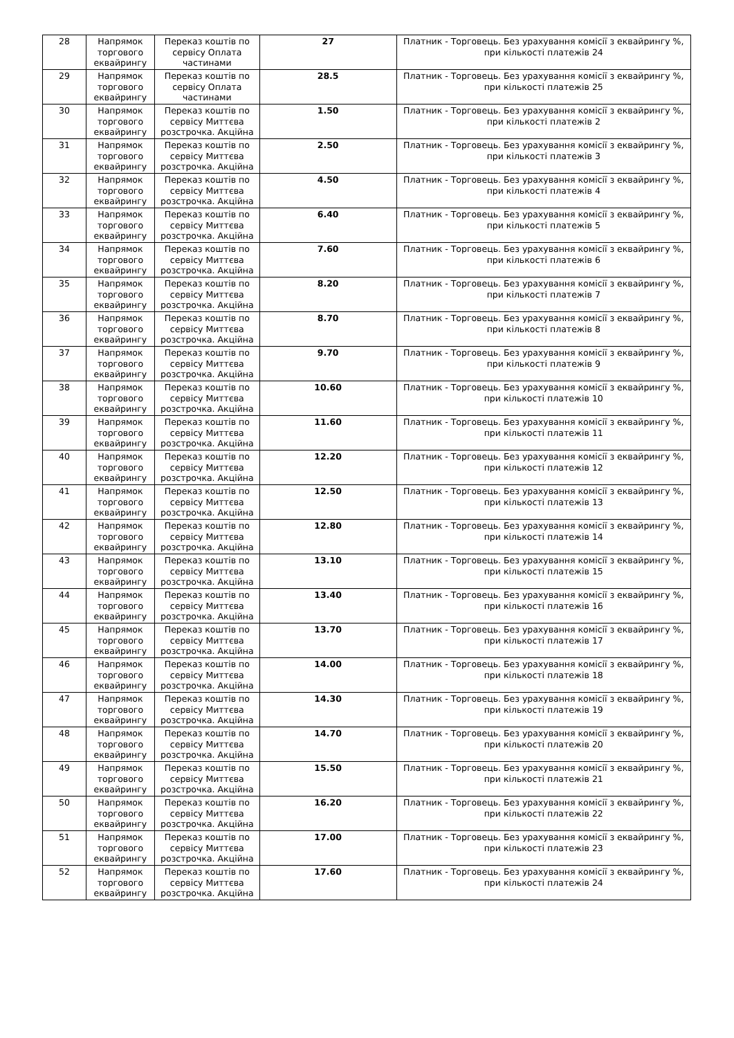| 28 | Напрямок торгового еквайрингу | Переказ коштів по сервісу Оплата частинами | 27 | Платник - Торговець. Без урахування комісії з еквайрингу %, при кількості платежів 24 |
| 29 | Напрямок торгового еквайрингу | Переказ коштів по сервісу Оплата частинами | 28.5 | Платник - Торговець. Без урахування комісії з еквайрингу %, при кількості платежів 25 |
| 30 | Напрямок торгового еквайрингу | Переказ коштів по сервісу Миттєва розстрочка. Акційна | 1.50 | Платник - Торговець. Без урахування комісії з еквайрингу %, при кількості платежів 2 |
| 31 | Напрямок торгового еквайрингу | Переказ коштів по сервісу Миттєва розстрочка. Акційна | 2.50 | Платник - Торговець. Без урахування комісії з еквайрингу %, при кількості платежів 3 |
| 32 | Напрямок торгового еквайрингу | Переказ коштів по сервісу Миттєва розстрочка. Акційна | 4.50 | Платник - Торговець. Без урахування комісії з еквайрингу %, при кількості платежів 4 |
| 33 | Напрямок торгового еквайрингу | Переказ коштів по сервісу Миттєва розстрочка. Акційна | 6.40 | Платник - Торговець. Без урахування комісії з еквайрингу %, при кількості платежів 5 |
| 34 | Напрямок торгового еквайрингу | Переказ коштів по сервісу Миттєва розстрочка. Акційна | 7.60 | Платник - Торговець. Без урахування комісії з еквайрингу %, при кількості платежів 6 |
| 35 | Напрямок торгового еквайрингу | Переказ коштів по сервісу Миттєва розстрочка. Акційна | 8.20 | Платник - Торговець. Без урахування комісії з еквайрингу %, при кількості платежів 7 |
| 36 | Напрямок торгового еквайрингу | Переказ коштів по сервісу Миттєва розстрочка. Акційна | 8.70 | Платник - Торговець. Без урахування комісії з еквайрингу %, при кількості платежів 8 |
| 37 | Напрямок торгового еквайрингу | Переказ коштів по сервісу Миттєва розстрочка. Акційна | 9.70 | Платник - Торговець. Без урахування комісії з еквайрингу %, при кількості платежів 9 |
| 38 | Напрямок торгового еквайрингу | Переказ коштів по сервісу Миттєва розстрочка. Акційна | 10.60 | Платник - Торговець. Без урахування комісії з еквайрингу %, при кількості платежів 10 |
| 39 | Напрямок торгового еквайрингу | Переказ коштів по сервісу Миттєва розстрочка. Акційна | 11.60 | Платник - Торговець. Без урахування комісії з еквайрингу %, при кількості платежів 11 |
| 40 | Напрямок торгового еквайрингу | Переказ коштів по сервісу Миттєва розстрочка. Акційна | 12.20 | Платник - Торговець. Без урахування комісії з еквайрингу %, при кількості платежів 12 |
| 41 | Напрямок торгового еквайрингу | Переказ коштів по сервісу Миттєва розстрочка. Акційна | 12.50 | Платник - Торговець. Без урахування комісії з еквайрингу %, при кількості платежів 13 |
| 42 | Напрямок торгового еквайрингу | Переказ коштів по сервісу Миттєва розстрочка. Акційна | 12.80 | Платник - Торговець. Без урахування комісії з еквайрингу %, при кількості платежів 14 |
| 43 | Напрямок торгового еквайрингу | Переказ коштів по сервісу Миттєва розстрочка. Акційна | 13.10 | Платник - Торговець. Без урахування комісії з еквайрингу %, при кількості платежів 15 |
| 44 | Напрямок торгового еквайрингу | Переказ коштів по сервісу Миттєва розстрочка. Акційна | 13.40 | Платник - Торговець. Без урахування комісії з еквайрингу %, при кількості платежів 16 |
| 45 | Напрямок торгового еквайрингу | Переказ коштів по сервісу Миттєва розстрочка. Акційна | 13.70 | Платник - Торговець. Без урахування комісії з еквайрингу %, при кількості платежів 17 |
| 46 | Напрямок торгового еквайрингу | Переказ коштів по сервісу Миттєва розстрочка. Акційна | 14.00 | Платник - Торговець. Без урахування комісії з еквайрингу %, при кількості платежів 18 |
| 47 | Напрямок торгового еквайрингу | Переказ коштів по сервісу Миттєва розстрочка. Акційна | 14.30 | Платник - Торговець. Без урахування комісії з еквайрингу %, при кількості платежів 19 |
| 48 | Напрямок торгового еквайрингу | Переказ коштів по сервісу Миттєва розстрочка. Акційна | 14.70 | Платник - Торговець. Без урахування комісії з еквайрингу %, при кількості платежів 20 |
| 49 | Напрямок торгового еквайрингу | Переказ коштів по сервісу Миттєва розстрочка. Акційна | 15.50 | Платник - Торговець. Без урахування комісії з еквайрингу %, при кількості платежів 21 |
| 50 | Напрямок торгового еквайрингу | Переказ коштів по сервісу Миттєва розстрочка. Акційна | 16.20 | Платник - Торговець. Без урахування комісії з еквайрингу %, при кількості платежів 22 |
| 51 | Напрямок торгового еквайрингу | Переказ коштів по сервісу Миттєва розстрочка. Акційна | 17.00 | Платник - Торговець. Без урахування комісії з еквайрингу %, при кількості платежів 23 |
| 52 | Напрямок торгового еквайрингу | Переказ коштів по сервісу Миттєва розстрочка. Акційна | 17.60 | Платник - Торговець. Без урахування комісії з еквайрингу %, при кількості платежів 24 |